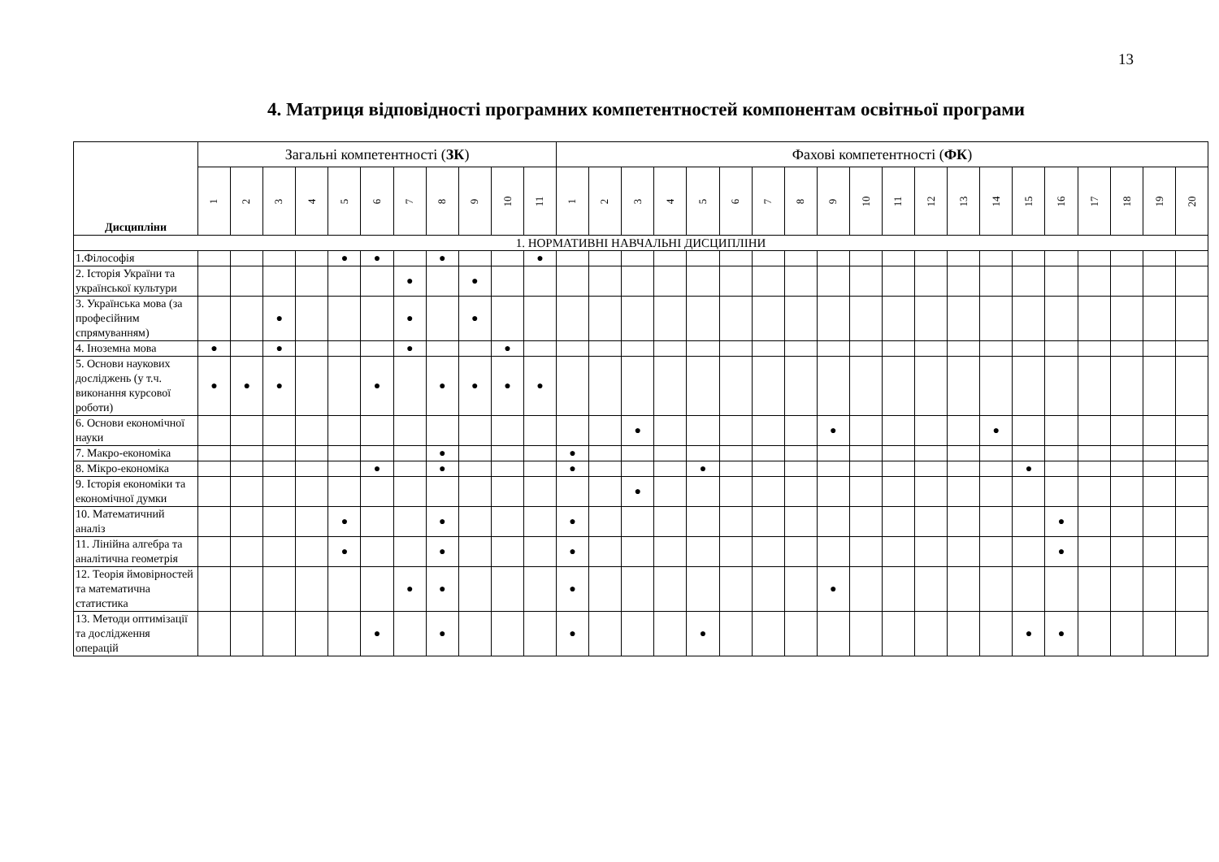13
4. Матриця відповідності програмних компетентностей компонентам освітньої програми
| Дисципліни | Загальні компетентності ( ЗК ) | | | | | | | | | | | Фахові компетентності ( ФК ) | | | | | | | | | | | | | | | | | | | |
| --- | --- | --- | --- | --- | --- | --- | --- | --- | --- | --- | --- | --- | --- | --- | --- | --- | --- | --- | --- | --- | --- | --- | --- | --- | --- | --- | --- | --- | --- | --- | --- |
| | 1 | 2 | 3 | 4 | 5 | 6 | 7 | 8 | 9 | 10 | 11 | 1 | 2 | 3 | 4 | 5 | 6 | 7 | 8 | 9 | 10 | 11 | 12 | 13 | 14 | 15 | 16 | 17 | 18 | 19 | 20 |
| 1. НОРМАТИВНІ НАВЧАЛЬНІ ДИСЦИПЛІНИ | | | | | | | | | | | | | | | | | | | | | | | | | | | | | | | |
| 1.Філософія | | | | | ● | ● | | ● | | | ● | | | | | | | | | | | | | | | | | | | | |
| 2. Історія України та української культури | | | | | | | ● | | ● | | | | | | | | | | | | | | | | | | | | | | |
| 3. Українська мова (за професійним спрямуванням) | | | ● | | | | ● | | ● | | | | | | | | | | | | | | | | | | | | | | |
| 4. Іноземна мова | ● | | ● | | | | ● | | | ● | | | | | | | | | | | | | | | | | | | | | |
| 5. Основи наукових досліджень (у т.ч. виконання курсової роботи) | ● | ● | ● | | | ● | | ● | ● | ● | ● | | | | | | | | | | | | | | | | | | | | |
| 6. Основи економічної науки | | | | | | | | | | | | | | ● | | | | | | ● | | | | | ● | | | | | | |
| 7. Макро-економіка | | | | | | | | ● | | | | ● | | | | | | | | | | | | | | | | | | | |
| 8. Мікро-економіка | | | | | | ● | | ● | | | | ● | | | | ● | | | | | | | | | | ● | | | | | |
| 9. Історія економіки та економічної думки | | | | | | | | | | | | | | ● | | | | | | | | | | | | | | | | | |
| 10. Математичний аналіз | | | | | ● | | | ● | | | | ● | | | | | | | | | | | | | | | ● | | | | |
| 11. Лінійна алгебра та аналітична геометрія | | | | | ● | | | ● | | | | ● | | | | | | | | | | | | | | | ● | | | | |
| 12. Теорія ймовірностей та математична статистика | | | | | | | ● | ● | | | | ● | | | | | | | | ● | | | | | | | | | | | |
| 13. Методи оптимізації та дослідження операцій | | | | | | ● | | ● | | | | ● | | | | ● | | | | | | | | | | ● | ● | | | | |